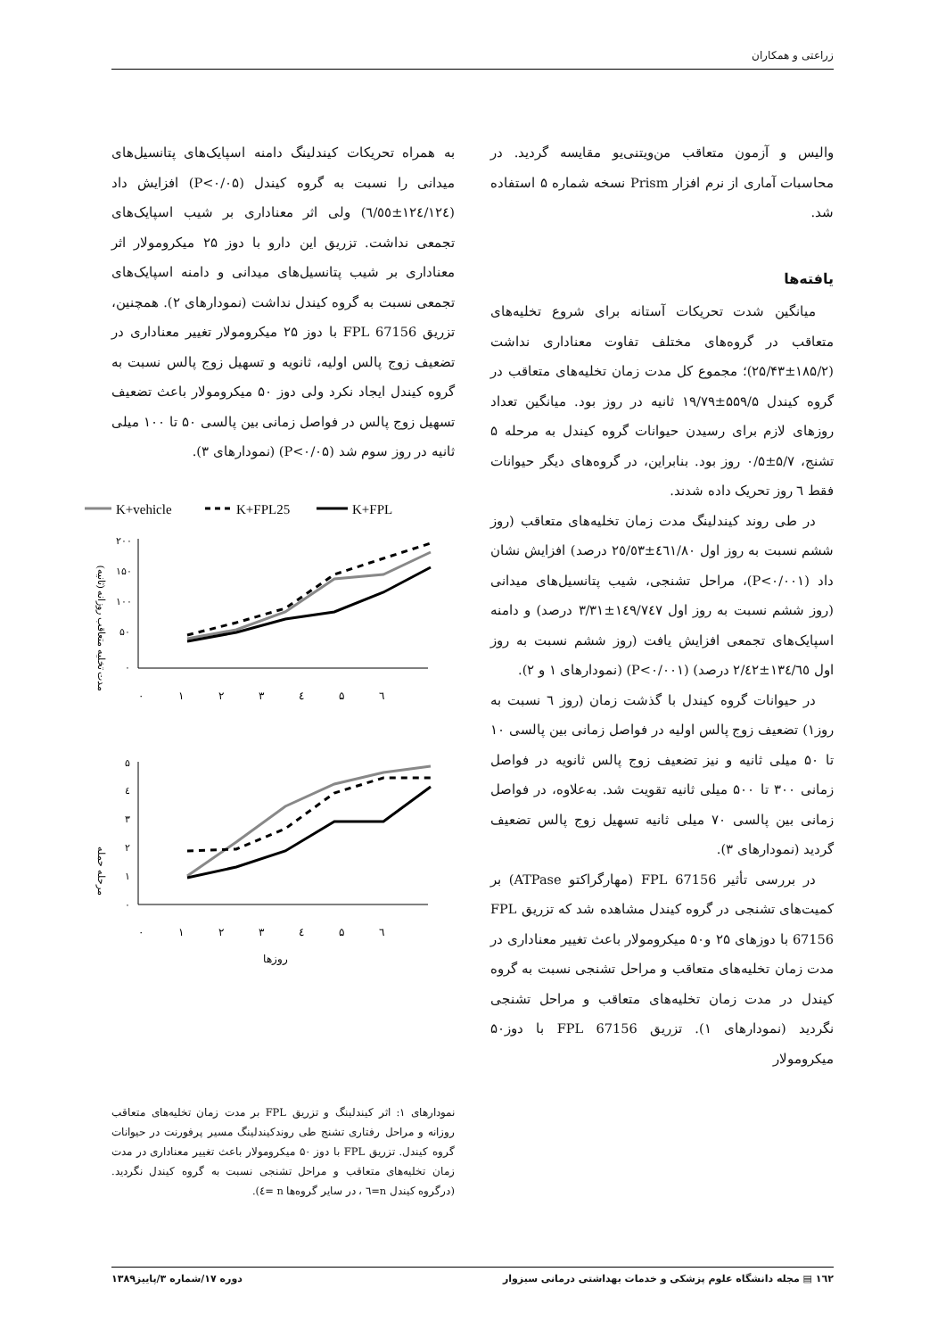زراعتی و همکاران
والیس و آزمون متعاقب من‌ویتنی‌یو مقایسه گردید. در محاسبات آماری از نرم افزار Prism نسخه شماره ۵ استفاده شد.
یافته‌ها
میانگین شدت تحریکات آستانه برای شروع تخلیه‌های متعاقب در گروه‌های مختلف تفاوت معناداری نداشت (۱۸۵/۲±۲۵/۴۳)؛ مجموع کل مدت زمان تخلیه‌های متعاقب در گروه کیندل ۵۵۹/۵±۱۹/۷۹ ثانیه در روز بود. میانگین تعداد روزهای لازم برای رسیدن حیوانات گروه کیندل به مرحله ۵ تشنج، ۵/۷±۰/۵ روز بود. بنابراین، در گروه‌های دیگر حیوانات فقط ٦ روز تحریک داده شدند.
در طی روند کیندلینگ مدت زمان تخلیه‌های متعاقب (روز ششم نسبت به روز اول ٤٦١/٨٠±٢٥/٥٣ درصد) افزایش نشان داد (P<۰/۰۰۱)، مراحل تشنجی، شیب پتانسیل‌های میدانی (روز ششم نسبت به روز اول ١٤٩/٧٤٧±٣/٣١ درصد) و دامنه اسپایک‌های تجمعی افزایش یافت (روز ششم نسبت به روز اول ١٣٤/٦٥±٢/٤٢ درصد) (P<۰/۰۰۱) (نمودارهای ۱ و ۲).
در حیوانات گروه کیندل با گذشت زمان (روز ٦ نسبت به روز۱) تضعیف زوج پالس اولیه در فواصل زمانی بین پالسی ۱۰ تا ۵۰ میلی ثانیه و نیز تضعیف زوج پالس ثانویه در فواصل زمانی ۳۰۰ تا ۵۰۰ میلی ثانیه تقویت شد. به‌علاوه، در فواصل زمانی بین پالسی ۷۰ میلی ثانیه تسهیل زوج پالس تضعیف گردید (نمودارهای ۳).
در بررسی تأثیر FPL 67156 (مهارگراکتو ATPase) بر کمیت‌های تشنجی در گروه کیندل مشاهده شد که تزریق FPL 67156 با دوزهای ۲۵ و۵۰ میکرومولار باعث تغییر معناداری در مدت زمان تخلیه‌های متعاقب و مراحل تشنجی نسبت به گروه کیندل در مدت زمان تخلیه‌های متعاقب و مراحل تشنجی نگردید (نمودارهای ۱). تزریق FPL 67156 با دوز۵۰ میکرومولار
به همراه تحریکات کیندلینگ دامنه اسپایک‌های پتانسیل‌های میدانی را نسبت به گروه کیندل (P<۰/۰۵) افزایش داد (١٢٤/١٢٤±٦/٥٥) ولی اثر معناداری بر شیب اسپایک‌های تجمعی نداشت. تزریق این دارو با دوز ۲۵ میکرومولار اثر معناداری بر شیب پتانسیل‌های میدانی و دامنه اسپایک‌های تجمعی نسبت به گروه کیندل نداشت (نمودارهای ۲). همچنین، تزریق FPL 67156 با دوز ۲۵ میکرومولار تغییر معناداری در تضعیف زوج پالس اولیه، ثانویه و تسهیل زوج پالس نسبت به گروه کیندل ایجاد نکرد ولی دوز ۵۰ میکرومولار باعث تضعیف تسهیل زوج پالس در فواصل زمانی بین پالسی ۵۰ تا ۱۰۰ میلی ثانیه در روز سوم شد (P<۰/۰۵) (نمودارهای ۳).
K+vehicle
K+FPL25
K+FPL
مدت تخلیه متعاقب روزانه (ثانیه)
۲۰۰
۱۵۰
۱۰۰
۵۰
۰
۰ ۱ ۲ ۳ ٤ ۵ ٦
مرحله حمله
۵
٤
۳
۲
۱
۰
۰ ۱ ۲ ۳ ٤ ۵ ٦
روزها
نمودارهای ۱: اثر کیندلینگ و تزریق FPL بر مدت زمان تخلیه‌های متعاقب روزانه و مراحل رفتاری تشنج طی روندکیندلینگ مسیر پرفورنت در حیوانات گروه کیندل. تزریق FPL با دوز ۵۰ میکرومولار باعث تغییر معناداری در مدت زمان تخلیه‌های متعاقب و مراحل تشنجی نسبت به گروه کیندل نگردید. (درگروه کیندل n=٦ ، در سایر گروه‌ها n =٤).
۱٦۲ ▤ مجله دانشگاه علوم پزشکی و خدمات بهداشتی درمانی سبزوار دوره ۱۷/شماره ۳/پاییز۱۳۸۹